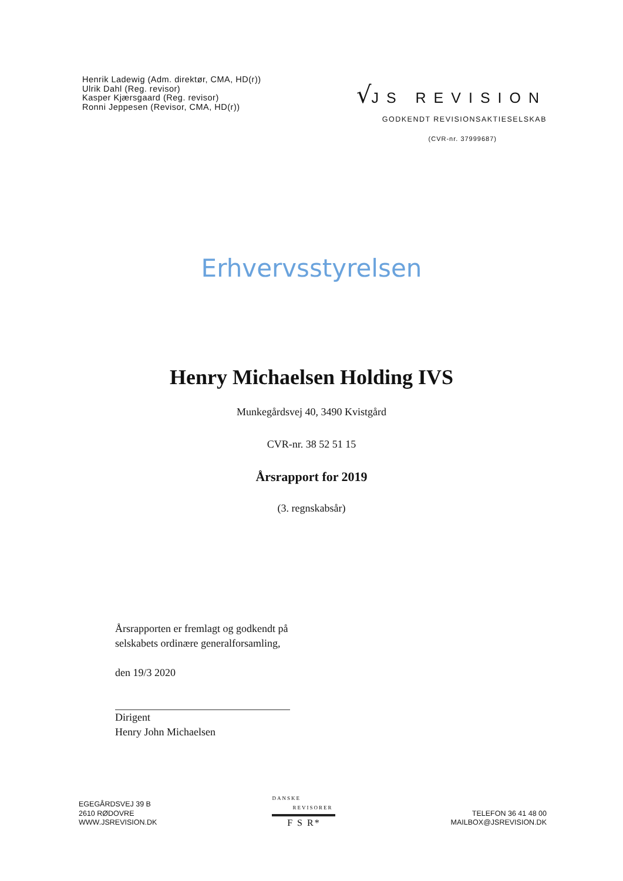Henrik Ladewig (Adm. direktør, CMA, HD(r))
Ulrik Dahl (Reg. revisor)
Kasper Kjærsgaard (Reg. revisor)
Ronni Jeppesen (Revisor, CMA, HD(r))
√JS REVISION
GODKENDT REVISIONSAKTIESELSKAB
(CVR-nr. 37999687)
Erhvervsstyrelsen
Henry Michaelsen Holding IVS
Munkegårdsvej 40, 3490 Kvistgård
CVR-nr. 38 52 51 15
Årsrapport for 2019
(3. regnskabsår)
Årsrapporten er fremlagt og godkendt på
selskabets ordinære generalforsamling,
den 19/3 2020
Dirigent
Henry John Michaelsen
EGEGÅRDSVEJ 39 B
2610 RØDOVRE
WWW.JSREVISION.DK
DANSKE
REVISORER
F S R*
TELEFON 36 41 48 00
MAILBOX@JSREVISION.DK